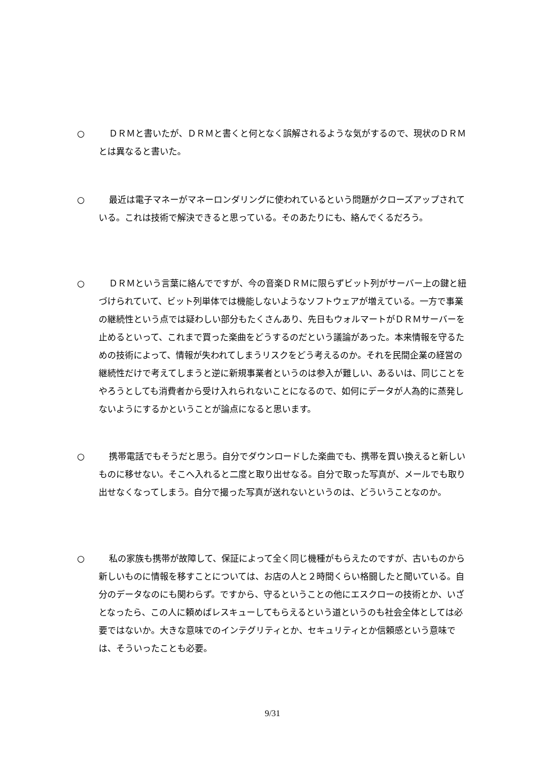○
ＤＲＭと書いたが、ＤＲＭと書くと何となく誤解されるような気がするので、現状のＤＲＭとは異なると書いた。
○
最近は電子マネーがマネーロンダリングに使われているという問題がクローズアップされている。これは技術で解決できると思っている。そのあたりにも、絡んでくるだろう。
○
ＤＲＭという言葉に絡んでですが、今の音楽ＤＲＭに限らずビット列がサーバー上の鍵と紐づけられていて、ビット列単体では機能しないようなソフトウェアが増えている。一方で事業の継続性という点では疑わしい部分もたくさんあり、先日もウォルマートがＤＲＭサーバーを止めるといって、これまで買った楽曲をどうするのだという議論があった。本来情報を守るための技術によって、情報が失われてしまうリスクをどう考えるのか。それを民間企業の経営の継続性だけで考えてしまうと逆に新規事業者というのは参入が難しい、あるいは、同じことをやろうとしても消費者から受け入れられないことになるので、如何にデータが人為的に蒸発しないようにするかということが論点になると思います。
○
携帯電話でもそうだと思う。自分でダウンロードした楽曲でも、携帯を買い換えると新しいものに移せない。そこへ入れると二度と取り出せなる。自分で取った写真が、メールでも取り出せなくなってしまう。自分で撮った写真が送れないというのは、どういうことなのか。
○
私の家族も携帯が故障して、保証によって全く同じ機種がもらえたのですが、古いものから新しいものに情報を移すことについては、お店の人と２時間くらい格闘したと聞いている。自分のデータなのにも関わらず。ですから、守るということの他にエスクローの技術とか、いざとなったら、この人に頼めばレスキューしてもらえるという道というのも社会全体としては必要ではないか。大きな意味でのインテグリティとか、セキュリティとか信頼感という意味では、そういったことも必要。
9/31